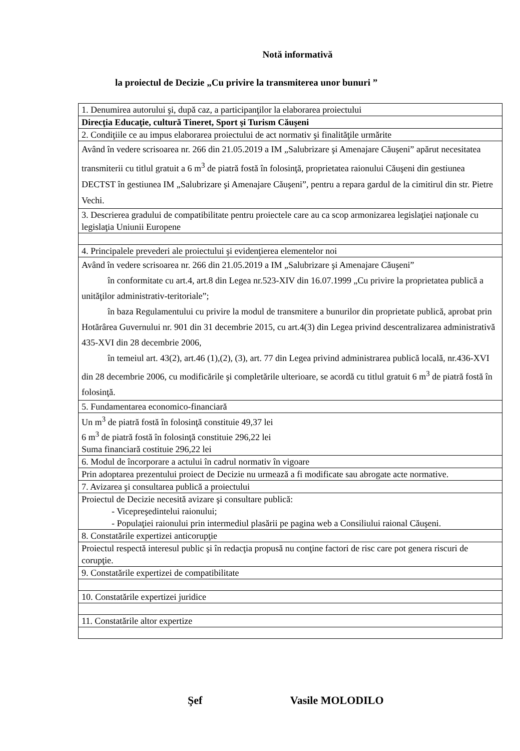Notă informativă
la proiectul de Decizie „Cu privire la transmiterea unor bunuri ”
| 1. Denumirea autorului şi, după caz, a participanţilor la elaborarea proiectului |
| Direcţia Educaţie, cultură Tineret, Sport şi Turism Căuşeni |
| 2. Condiţiile ce au impus elaborarea proiectului de act normativ şi finalităţile urmărite |
| Având în vedere scrisoarea nr. 266 din 21.05.2019 a IM „Salubrizare şi Amenajare Căuşeni” apărut necesitatea transmiterii cu titlul gratuit a 6 m<sup>3</sup> de piatră fostă în folosinţă, proprietatea raionului Căuşeni din gestiunea DECTST în gestiunea IM „Salubrizare şi Amenajare Căuşeni”, pentru a repara gardul de la cimitirul din str. Pietre Vechi. |
| 3. Descrierea gradului de compatibilitate pentru proiectele care au ca scop armonizarea legislaţiei naţionale cu legislaţia Uniunii Europene |
| 4. Principalele prevederi ale proiectului şi evidenţierea elementelor noi |
| Având în vedere scrisoarea nr. 266 din 21.05.2019 a IM „Salubrizare şi Amenajare Căuşeni” în conformitate cu art.4, art.8 din Legea nr.523-XIV din 16.07.1999 „Cu privire la proprietatea publică a unităţilor administrativ-teritoriale”; în baza Regulamentului cu privire la modul de transmitere a bunurilor din proprietate publică, aprobat prin Hotărârea Guvernului nr. 901 din 31 decembrie 2015, cu art.4(3) din Legea privind descentralizarea administrativă 435-XVI din 28 decembrie 2006, în temeiul art. 43(2), art.46 (1),(2), (3), art. 77 din Legea privind administrarea publică locală, nr.436-XVI din 28 decembrie 2006, cu modificările şi completările ulterioare, se acordă cu titlul gratuit 6 m<sup>3</sup> de piatră fostă în folosinţă. |
| 5. Fundamentarea economico-financiară |
| Un m<sup>3</sup> de piatră fostă în folosinţă constituie 49,37 lei 6 m<sup>3</sup> de piatră fostă în folosinţă constituie 296,22 lei Suma financiară costituie 296,22 lei |
| 6. Modul de încorporare a actului în cadrul normativ în vigoare |
| Prin adoptarea prezentului proiect de Decizie nu urmează a fi modificate sau abrogate acte normative. |
| 7. Avizarea şi consultarea publică a proiectului |
| Proiectul de Decizie necesită avizare şi consultare publică: - Vicepreşedintelui raionului; - Populaţiei raionului prin intermediul plasării pe pagina web a Consiliului raional Căuşeni. |
| 8. Constatările expertizei anticorupţie |
| Proiectul respectă interesul public şi în redacţia propusă nu conţine factori de risc care pot genera riscuri de corupţie. |
| 9. Constatările expertizei de compatibilitate |
| 10. Constatările expertizei juridice |
| 11. Constatările altor expertize |
Şef Vasile MOLODILO